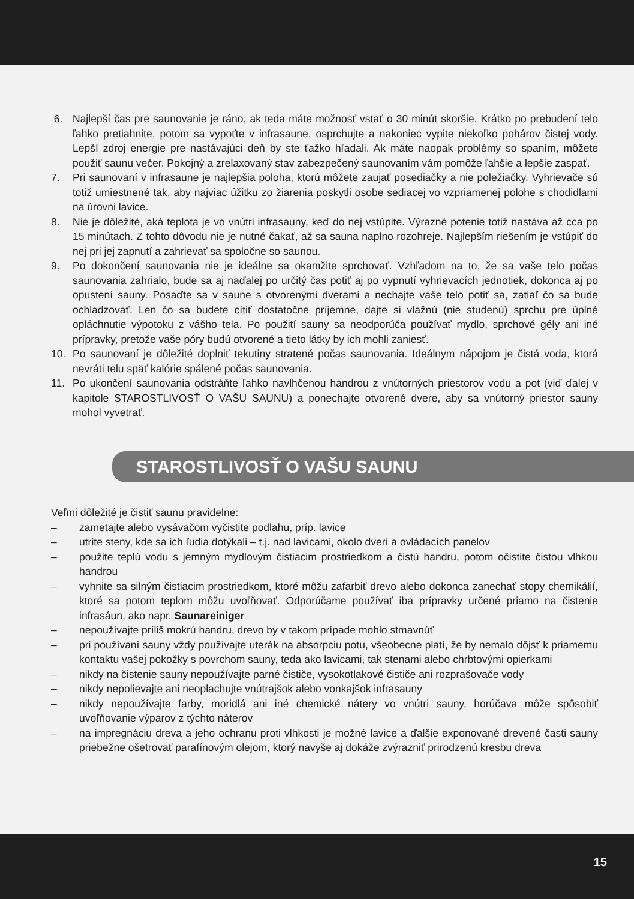6. Najlepší čas pre saunovanie je ráno, ak teda máte možnosť vstať o 30 minút skoršie. Krátko po prebudení telo ľahko pretiahnite, potom sa vypoťte v infrasaune, osprchujte a nakoniec vypite niekoľko pohárov čistej vody. Lepší zdroj energie pre nastávajúci deň by ste ťažko hľadali. Ak máte naopak problémy so spaním, môžete použiť saunu večer. Pokojný a zrelaxovaný stav zabezpečený saunovaním vám pomôže ľahšie a lepšie zaspať.
7. Pri saunovaní v infrasaune je najlepšia poloha, ktorú môžete zaujať posediačky a nie poležiačky. Vyhrievače sú totiž umiestnené tak, aby najviac úžitku zo žiarenia poskytli osobe sediacej vo vzpriamenej polohe s chodidlami na úrovni lavice.
8. Nie je dôležité, aká teplota je vo vnútri infrasauny, keď do nej vstúpite. Výrazné potenie totiž nastáva až cca po 15 minútach. Z tohto dôvodu nie je nutné čakať, až sa sauna naplno rozohreje. Najlepším riešením je vstúpiť do nej pri jej zapnutí a zahrievať sa spoločne so saunou.
9. Po dokončení saunovania nie je ideálne sa okamžite sprchovať. Vzhľadom na to, že sa vaše telo počas saunovania zahrialo, bude sa aj naďalej po určitý čas potiť aj po vypnutí vyhrievacích jednotiek, dokonca aj po opustení sauny. Posaďte sa v saune s otvorenými dverami a nechajte vaše telo potiť sa, zatiaľ čo sa bude ochladzovať. Len čo sa budete cítiť dostatočne príjemne, dajte si vlažnú (nie studenú) sprchu pre úplné opláchnutie výpotoku z vášho tela. Po použití sauny sa neodporúča používať mydlo, sprchové gély ani iné prípravky, pretože vaše póry budú otvorené a tieto látky by ich mohli zaniesť.
10. Po saunovaní je dôležité doplniť tekutiny stratené počas saunovania. Ideálnym nápojom je čistá voda, ktorá nevráti telu späť kalórie spálené počas saunovania.
11. Po ukončení saunovania odstráňte ľahko navlhčenou handrou z vnútorných priestorov vodu a pot (viď ďalej v kapitole STAROSTLIVOSŤ O VAŠU SAUNU) a ponechajte otvorené dvere, aby sa vnútorný priestor sauny mohol vyvetrať.
STAROSTLIVOSŤ O VAŠU SAUNU
Veľmi dôležité je čistiť saunu pravidelne:
– zametajte alebo vysávačom vyčistite podlahu, príp. lavice
– utrite steny, kde sa ich ľudia dotýkali – t.j. nad lavicami, okolo dverí a ovládacích panelov
– použite teplú vodu s jemným mydlovým čistiacim prostriedkom a čistú handru, potom očistite čistou vlhkou handrou
– vyhnite sa silným čistiacim prostriedkom, ktoré môžu zafarbiť drevo alebo dokonca zanechať stopy chemikálií, ktoré sa potom teplom môžu uvoľňovať. Odporúčame používať iba prípravky určené priamo na čistenie infrasáun, ako napr. Saunareiniger
– nepoužívajte príliš mokrú handru, drevo by v takom prípade mohlo stmavnúť
– pri používaní sauny vždy používajte uterák na absorpciu potu, všeobecne platí, že by nemalo dôjsť k priamemu kontaktu vašej pokožky s povrchom sauny, teda ako lavicami, tak stenami alebo chrbtovými opierkami
– nikdy na čistenie sauny nepoužívajte parné čističe, vysokotlakové čističe ani rozprašovače vody
– nikdy nepolievajte ani neoplachujte vnútrajšok alebo vonkajšok infrasauny
– nikdy nepoužívajte farby, moridlá ani iné chemické nátery vo vnútri sauny, horúčava môže spôsobiť uvoľňovanie výparov z týchto náterov
– na impregnáciu dreva a jeho ochranu proti vlhkosti je možné lavice a ďalšie exponované drevené časti sauny priebežne ošetrovať parafínovým olejom, ktorý navyše aj dokáže zvýrazniť prirodzenú kresbu dreva
15